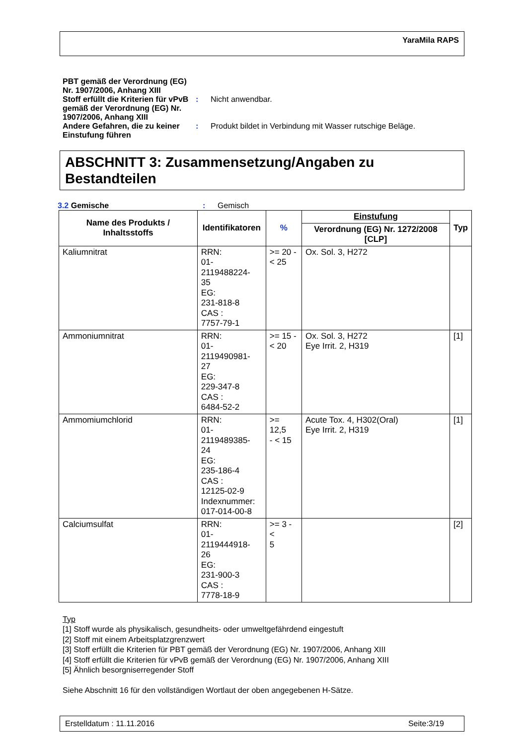YaraMila RAPS
PBT gemäß der Verordnung (EG) Nr. 1907/2006, Anhang XIII
Stoff erfüllt die Kriterien für vPvB gemäß der Verordnung (EG) Nr. 1907/2006, Anhang XIII
: Nicht anwendbar.
Andere Gefahren, die zu keiner Einstufung führen
: Produkt bildet in Verbindung mit Wasser rutschige Beläge.
ABSCHNITT 3: Zusammensetzung/Angaben zu Bestandteilen
3.2 Gemische : Gemisch
| Name des Produkts / Inhaltsstoffs | Identifikatoren | % | Einstufung | Typ |
| --- | --- | --- | --- | --- |
| | | | Verordnung (EG) Nr. 1272/2008 [CLP] | |
| Kaliumnitrat | RRN: 01-2119488224- 35 EG: 231-818-8 CAS : 7757-79-1 | >= 20 - < 25 | Ox. Sol. 3, H272 | |
| Ammoniumnitrat | RRN: 01-2119490981- 27 EG: 229-347-8 CAS : 6484-52-2 | >= 15 - < 20 | Ox. Sol. 3, H272 Eye Irrit. 2, H319 | [1] |
| Ammomiumchlorid | RRN: 01-2119489385- 24 EG: 235-186-4 CAS : 12125-02-9 Indexnummer: 017-014-00-8 | >= 12,5 - < 15 | Acute Tox. 4, H302(Oral) Eye Irrit. 2, H319 | [1] |
| Calciumsulfat | RRN: 01-2119444918- 26 EG: 231-900-3 CAS : 7778-18-9 | >= 3 - < 5 | | [2] |
Typ
[1] Stoff wurde als physikalisch, gesundheits- oder umweltgefährdend eingestuft
[2] Stoff mit einem Arbeitsplatzgrenzwert
[3] Stoff erfüllt die Kriterien für PBT gemäß der Verordnung (EG) Nr. 1907/2006, Anhang XIII
[4] Stoff erfüllt die Kriterien für vPvB gemäß der Verordnung (EG) Nr. 1907/2006, Anhang XIII
[5] Ähnlich besorgniserregender Stoff
Siehe Abschnitt 16 für den vollständigen Wortlaut der oben angegebenen H-Sätze.
Erstelldatum : 11.11.2016 Seite:3/19